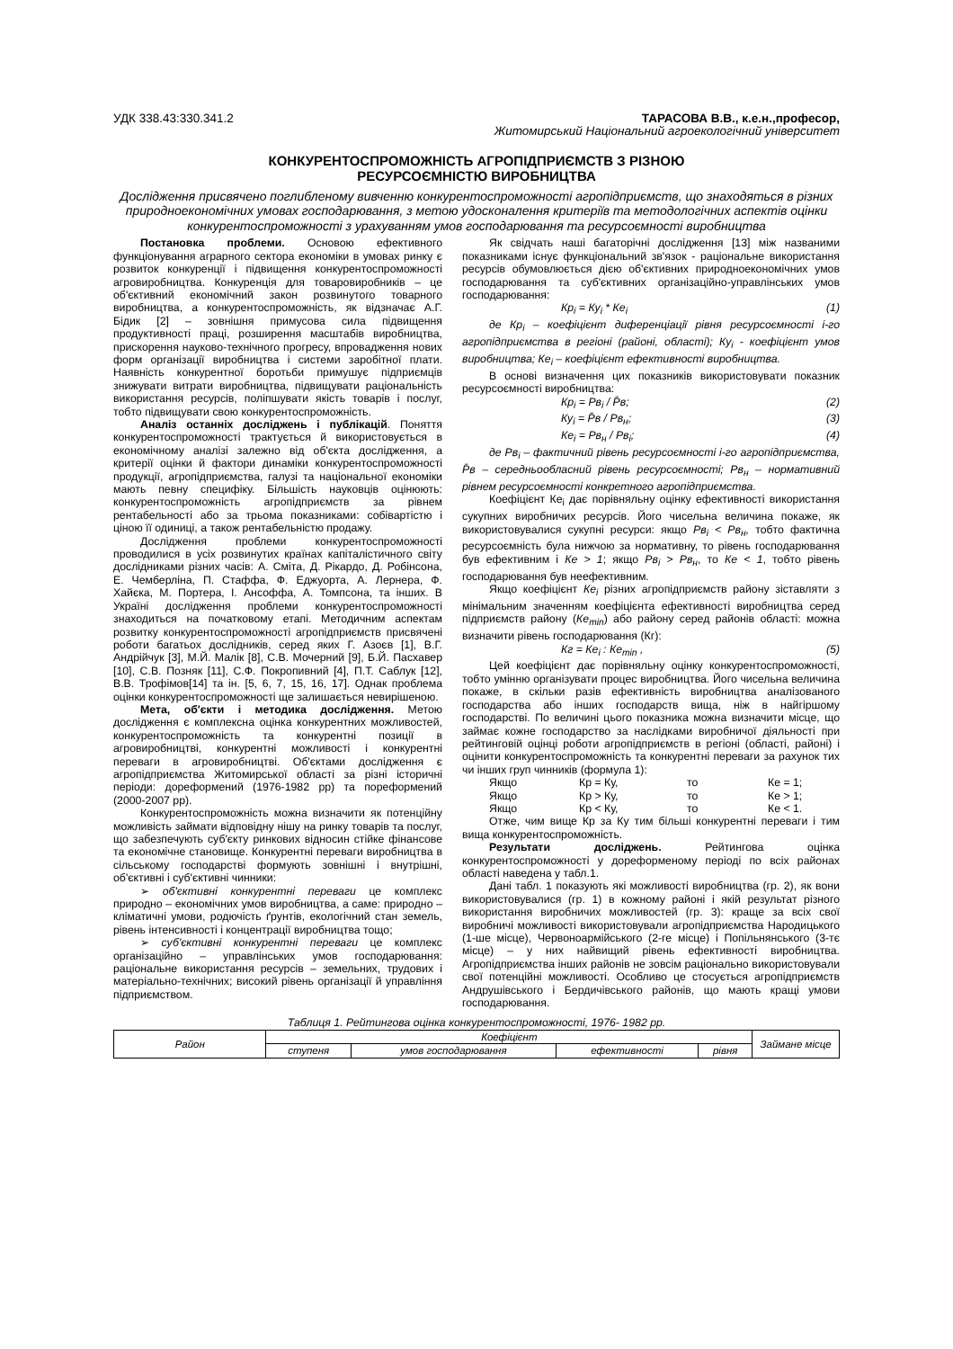УДК 338.43:330.341.2 ТАРАСОВА В.В., к.е.н.,професор,
Житомирський Національний агроекологічний університет
КОНКУРЕНТОСПРОМОЖНІСТЬ АГРОПІДПРИЄМСТВ З РІЗНОЮ
РЕСУРСОЄМНІСТЮ ВИРОБНИЦТВА
Дослідження присвячено поглибленому вивченню конкурентоспроможності агропідприємств, що знаходяться в різних природноекономічних умовах господарювання, з метою удосконалення критеріїв та методологічних аспектів оцінки конкурентоспроможності з урахуванням умов господарювання та ресурсоємності виробництва
Постановка проблеми. Основою ефективного функціонування аграрного сектора економіки в умовах ринку є розвиток конкуренції і підвищення конкурентоспроможності агровиробництва. Конкуренція для товаровиробників – це об'єктивний економічний закон розвинутого товарного виробництва, а конкурентоспроможність, як відзначає А.Г. Бідик [2] – зовнішня примусова сила підвищення продуктивності праці, розширення масштабів виробництва, прискорення науково-технічного прогресу, впровадження нових форм організації виробництва і системи заробітної плати. Наявність конкурентної боротьби примушує підприємців знижувати витрати виробництва, підвищувати раціональність використання ресурсів, поліпшувати якість товарів і послуг, тобто підвищувати свою конкурентоспроможність.
Аналіз останніх досліджень і публікацій. Поняття конкурентоспроможності трактується й використовується в економічному аналізі залежно від об'єкта дослідження, а критерії оцінки й фактори динаміки конкурентоспроможності продукції, агропідприємства, галузі та національної економіки мають певну специфіку. Більшість науковців оцінюють: конкурентоспроможність агропідприємств за рівнем рентабельності або за трьома показниками: собівартістю і ціною її одиниці, а також рентабельністю продажу.
Дослідження проблеми конкурентоспроможності проводилися в усіх розвинутих країнах капіталістичного світу дослідниками різних часів: А. Сміта, Д. Рікардо, Д. Робінсона, Е. Чемберліна, П. Стаффа, Ф. Еджуорта, А. Лернера, Ф. Хайєка, М. Портера, І. Ансоффа, А. Томпсона, та інших. В Україні дослідження проблеми конкурентоспроможності знаходиться на початковому етапі. Методичним аспектам розвитку конкурентоспроможності агропідприємств присвячені роботи багатьох дослідників, серед яких Г. Азоєв [1], В.Г. Андрійчук [3], М.Й. Малік [8], С.В. Мочерний [9], Б.Й. Пасхавер [10], С.В. Позняк [11], С.Ф. Покропивний [4], П.Т. Саблук [12], В.В. Трофімов[14] та ін. [5, 6, 7, 15, 16, 17]. Однак проблема оцінки конкурентоспроможності ще залишається невирішеною.
Мета, об'єкти і методика дослідження. Метою дослідження є комплексна оцінка конкурентних можливостей, конкурентоспроможність та конкурентні позиції в агровиробництві, конкурентні можливості і конкурентні переваги в агровиробництві. Об'єктами дослідження є агропідприємства Житомирської області за різні історичні періоди: дореформений (1976-1982 рр) та пореформений (2000-2007 рр).
Конкурентоспроможність можна визначити як потенційну можливість займати відповідну нішу на ринку товарів та послуг, що забезпечують суб'єкту ринкових відносин стійке фінансове та економічне становище. Конкурентні переваги виробництва в сільському господарстві формують зовнішні і внутрішні, об'єктивні і суб'єктивні чинники:
➢ об'єктивні конкурентні переваги це комплекс природно – економічних умов виробництва, а саме: природно – кліматичні умови, родючість ґрунтів, екологічний стан земель, рівень інтенсивності і концентрації виробництва тощо;
➢ суб'єктивні конкурентні переваги це комплекс організаційно – управлінських умов господарювання: раціональне використання ресурсів – земельних, трудових і матеріально-технічних; високий рівень організації й управління підприємством.
Як свідчать наші багаторічні дослідження [13] між названими показниками існує функціональний зв'язок - раціональне використання ресурсів обумовлюється дією об'єктивних природноекономічних умов господарювання та суб'єктивних організаційно-управлінських умов господарювання:
Кр<sub>і</sub> = Ку<sub>і</sub> * Ке<sub>і</sub> (1)
де Кр<sub>і</sub> – коефіцієнт диференціації рівня ресурсоємності і-го агропідприємства в регіоні (районі, області); Ку<sub>і</sub> - коефіцієнт умов виробництва; Ке<sub>і</sub> – коефіцієнт ефективності виробництва.
В основі визначення цих показників використовувати показник ресурсоємності виробництва:
Кр<sub>і</sub> = Рв<sub>і</sub> / P̄в; (2)
Ку<sub>і</sub> = P̄в / Рв<sub>н</sub>; (3)
Ке<sub>і</sub> = Рв<sub>н</sub> / Рв<sub>і</sub>; (4)
де Рв<sub>і</sub> – фактичний рівень ресурсоємності і-го агропідприємства, P̄в – середньообласний рівень ресурсоємності; Рв<sub>н</sub> – нормативний рівнем ресурсоємності конкретного агропідприємства.
Коефіцієнт Ке<sub>і</sub> дає порівняльну оцінку ефективності використання сукупних виробничих ресурсів. Його чисельна величина покаже, як використовувалися сукупні ресурси: якщо Рв<sub>і</sub> < Рв<sub>н</sub>, тобто фактична ресурсоємність була нижчою за нормативну, то рівень господарювання був ефективним і Ке > 1; якщо Рв<sub>і</sub> > Рв<sub>н</sub>, то Ке < 1, тобто рівень господарювання був неефективним.
Якщо коефіцієнт Ке<sub>і</sub> різних агропідприємств району зіставляти з мінімальним значенням коефіцієнта ефективності виробництва серед підприємств району (Ке<sub>min</sub>) або району серед районів області: можна визначити рівень господарювання (Кг):
Кг = Ке<sub>і</sub> : Ке<sub>min</sub> , (5)
Цей коефіцієнт дає порівняльну оцінку конкурентоспроможності, тобто умінню організувати процес виробництва. Його чисельна величина покаже, в скільки разів ефективність виробництва аналізованого господарства або інших господарств вища, ніж в найгіршому господарстві. По величині цього показника можна визначити місце, що займає кожне господарство за наслідками виробничої діяльності при рейтинговій оцінці роботи агропідприємств в регіоні (області, районі) і оцінити конкурентоспроможність та конкурентні переваги за рахунок тих чи інших груп чинників (формула 1):
Якщо Кр = Ку, то Ке = 1;
Якщо Кр > Ку, то Ке > 1;
Якщо Кр < Ку, то Ке < 1.
Отже, чим вище Кр за Ку тим більші конкурентні переваги і тим вища конкурентоспроможність.
Результати досліджень. Рейтингова оцінка конкурентоспроможності у дореформеному періоді по всіх районах області наведена у табл.1.
Дані табл. 1 показують які можливості виробництва (гр. 2), як вони використовувалися (гр. 1) в кожному районі і якій результат різного використання виробничих можливостей (гр. 3): краще за всіх свої виробничі можливості використовували агропідприємства Народицького (1-ше місце), Червоноармійського (2-ге місце) і Попільнянського (3-тє місце) – у них найвищий рівень ефективності виробництва. Агропідприємства інших районів не зовсім раціонально використовували свої потенційні можливості. Особливо це стосується агропідприємств Андрушівського і Бердичівського районів, що мають кращі умови господарювання.
Таблиця 1. Рейтингова оцінка конкурентоспроможності, 1976- 1982 рр.
| Район | Коефіцієнт | | | | Займане місце |
| --- | --- | --- | --- | --- | --- |
| | ступеня | умов господарювання | ефективності | рівня | |